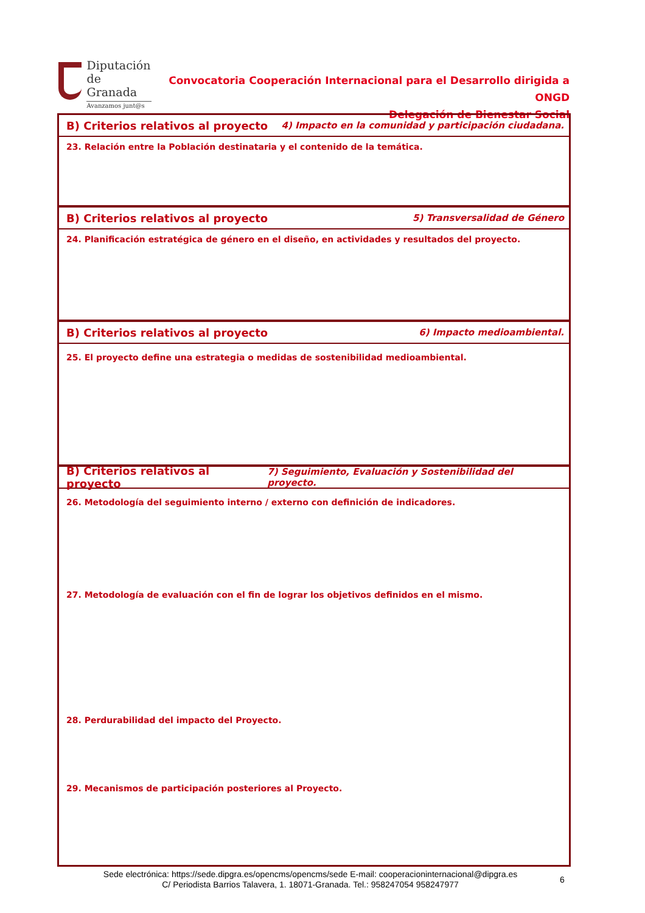Diputación
de Granada
Avanzamos junt@s
Convocatoria Cooperación Internacional para el Desarrollo dirigida a ONGD
Delegación de Bienestar Social
B) Criterios relativos al proyecto 4) Impacto en la comunidad y participación ciudadana.
23. Relación entre la Población destinataria y el contenido de la temática.
B) Criterios relativos al proyecto 5) Transversalidad de Género
24. Planificación estratégica de género en el diseño, en actividades y resultados del proyecto.
B) Criterios relativos al proyecto 6) Impacto medioambiental.
25. El proyecto define una estrategia o medidas de sostenibilidad medioambiental.
B) Criterios relativos al proyecto 7) Seguimiento, Evaluación y Sostenibilidad del proyecto.
26. Metodología del seguimiento interno / externo con definición de indicadores.
27. Metodología de evaluación con el fin de lograr los objetivos definidos en el mismo.
28. Perdurabilidad del impacto del Proyecto.
29. Mecanismos de participación posteriores al Proyecto.
Sede electrónica: https://sede.dipgra.es/opencms/opencms/sede E-mail: cooperacioninternacional@dipgra.es
C/ Periodista Barrios Talavera, 1. 18071-Granada. Tel.: 958247054 958247977
6